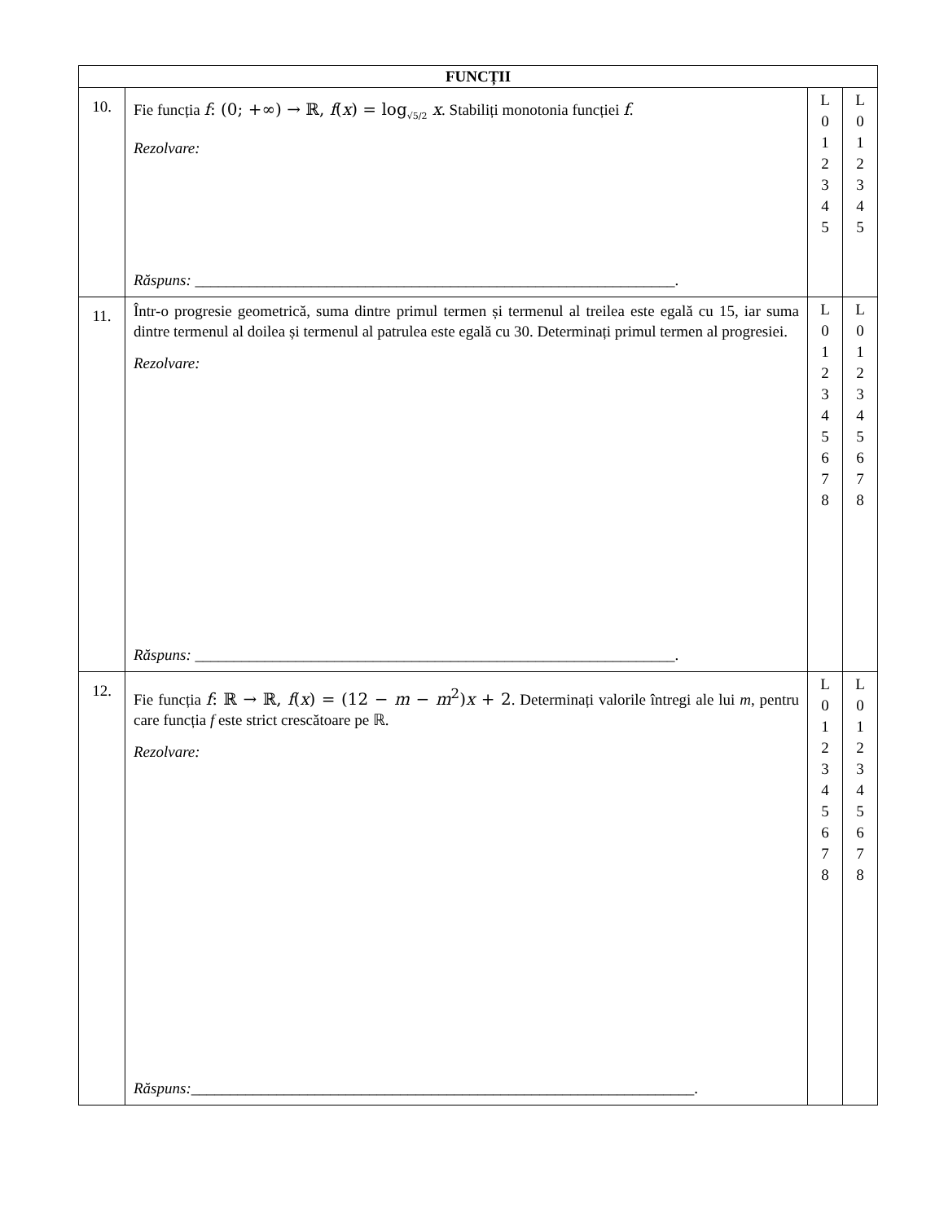| FUNCȚII | | | |
| --- | --- | --- | --- |
| 10. | Fie funcția f : (0; +∞) → ℝ, f ( x ) = log<sub>√5/2</sub> x . Stabiliți monotonia funcției f . Rezolvare: Răspuns: ______________________________________________________________. | L 0 1 2 3 4 5 | L 0 1 2 3 4 5 |
| 11. | Într-o progresie geometrică, suma dintre primul termen și termenul al treilea este egală cu 15, iar suma dintre termenul al doilea și termenul al patrulea este egală cu 30. Determinați primul termen al progresiei. Rezolvare: Răspuns: ______________________________________________________________. | L 0 1 2 3 4 5 6 7 8 | L 0 1 2 3 4 5 6 7 8 |
| 12. | Fie funcția f : ℝ → ℝ, f ( x ) = (12 − m − m<sup>2</sup>) x + 2 . Determinați valorile întregi ale lui m , pentru care funcția f este strict crescătoare pe ℝ. Rezolvare: Răspuns: _________________________________________________________________. | L 0 1 2 3 4 5 6 7 8 | L 0 1 2 3 4 5 6 7 8 |